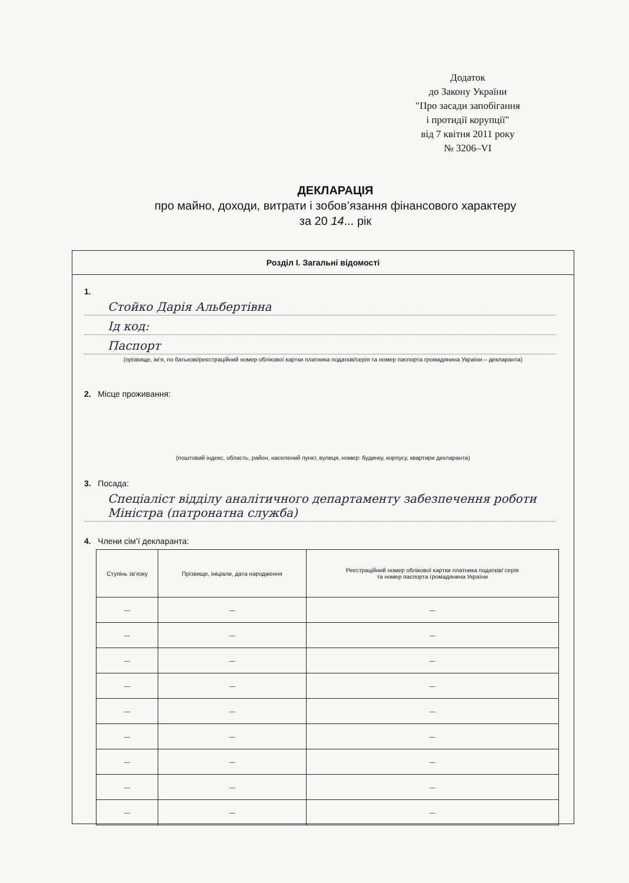Додаток
до Закону України
"Про засади запобігання
і протидії корупції"
від 7 квітня 2011 року
№ 3206–VI
ДЕКЛАРАЦІЯ
про майно, доходи, витрати і зобов’язання фінансового характеру
за 20 14... рік
Розділ І. Загальні відомості
1.
Стойко Дарія Альбертівна
Ід код:
Паспорт
(прізвище, ім’я, по батькові/реєстраційний номер облікової картки платника податків/серія та номер паспорта громадянина України – декларанта)
2. Місце проживання:
(поштовий індекс, область, район, населений пункт, вулиця, номер: будинку, корпусу, квартири декларанта)
3. Посада:
Спеціаліст відділу аналітичного департаменту забезпечення роботи Міністра (патронатна служба)
4. Члени сім’ї декларанта:
| Ступінь зв’язку | Прізвище, ініціали, дата народження | Реєстраційний номер облікової картки платника податків/ серія та номер паспорта громадянина України |
| --- | --- | --- |
| — | — | — |
| — | — | — |
| — | — | — |
| — | — | — |
| — | — | — |
| — | — | — |
| — | — | — |
| — | — | — |
| — | — | — |